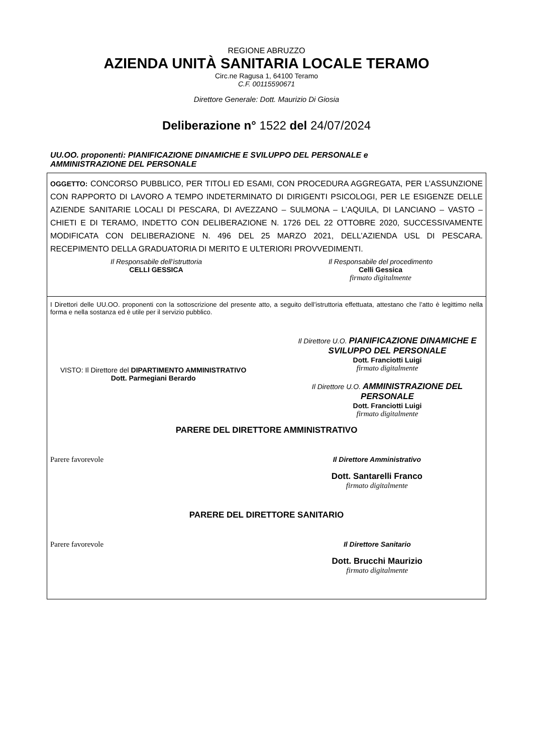REGIONE ABRUZZO
AZIENDA UNITÀ SANITARIA LOCALE TERAMO
Circ.ne Ragusa 1, 64100 Teramo
C.F. 00115590671
Direttore Generale: Dott. Maurizio Di Giosia
Deliberazione n° 1522 del 24/07/2024
UU.OO. proponenti: PIANIFICAZIONE DINAMICHE E SVILUPPO DEL PERSONALE e
AMMINISTRAZIONE DEL PERSONALE
OGGETTO: CONCORSO PUBBLICO, PER TITOLI ED ESAMI, CON PROCEDURA AGGREGATA, PER L’ASSUNZIONE CON RAPPORTO DI LAVORO A TEMPO INDETERMINATO DI DIRIGENTI PSICOLOGI, PER LE ESIGENZE DELLE AZIENDE SANITARIE LOCALI DI PESCARA, DI AVEZZANO – SULMONA – L’AQUILA, DI LANCIANO – VASTO – CHIETI E DI TERAMO, INDETTO CON DELIBERAZIONE N. 1726 DEL 22 OTTOBRE 2020, SUCCESSIVAMENTE MODIFICATA CON DELIBERAZIONE N. 496 DEL 25 MARZO 2021, DELL’AZIENDA USL DI PESCARA. RECEPIMENTO DELLA GRADUATORIA DI MERITO E ULTERIORI PROVVEDIMENTI.
Il Responsabile dell’istruttoria
CELLI GESSICA
Il Responsabile del procedimento
Celli Gessica
firmato digitalmente
I Direttori delle UU.OO. proponenti con la sottoscrizione del presente atto, a seguito dell’istruttoria effettuata, attestano che l’atto è legittimo nella forma e nella sostanza ed è utile per il servizio pubblico.
VISTO: Il Direttore del DIPARTIMENTO AMMINISTRATIVO
Dott. Parmegiani Berardo
Il Direttore U.O. PIANIFICAZIONE DINAMICHE E SVILUPPO DEL PERSONALE
Dott. Franciotti Luigi
firmato digitalmente
Il Direttore U.O. AMMINISTRAZIONE DEL PERSONALE
Dott. Franciotti Luigi
firmato digitalmente
PARERE DEL DIRETTORE AMMINISTRATIVO
Parere favorevole Il Direttore Amministrativo
Dott. Santarelli Franco
firmato digitalmente
PARERE DEL DIRETTORE SANITARIO
Parere favorevole Il Direttore Sanitario
Dott. Brucchi Maurizio
firmato digitalmente